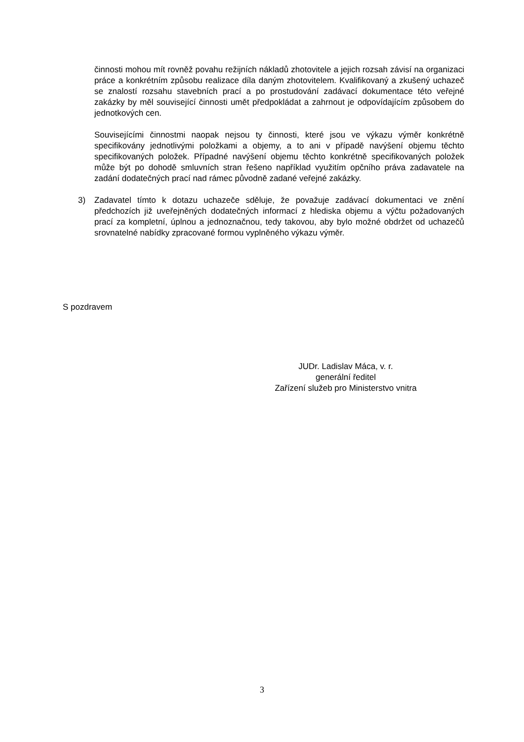činnosti mohou mít rovněž povahu režijních nákladů zhotovitele a jejich rozsah závisí na organizaci práce a konkrétním způsobu realizace díla daným zhotovitelem. Kvalifikovaný a zkušený uchazeč se znalostí rozsahu stavebních prací a po prostudování zadávací dokumentace této veřejné zakázky by měl související činnosti umět předpokládat a zahrnout je odpovídajícím způsobem do jednotkových cen.
Souvisejícími činnostmi naopak nejsou ty činnosti, které jsou ve výkazu výměr konkrétně specifikovány jednotlivými položkami a objemy, a to ani v případě navýšení objemu těchto specifikovaných položek. Případné navýšení objemu těchto konkrétně specifikovaných položek může být po dohodě smluvních stran řešeno například využitím opčního práva zadavatele na zadání dodatečných prací nad rámec původně zadané veřejné zakázky.
3) Zadavatel tímto k dotazu uchazeče sděluje, že považuje zadávací dokumentaci ve znění předchozích již uveřejněných dodatečných informací z hlediska objemu a výčtu požadovaných prací za kompletní, úplnou a jednoznačnou, tedy takovou, aby bylo možné obdržet od uchazečů srovnatelné nabídky zpracované formou vyplněného výkazu výměr.
S pozdravem
JUDr. Ladislav Máca, v. r.
generální ředitel
Zařízení služeb pro Ministerstvo vnitra
3